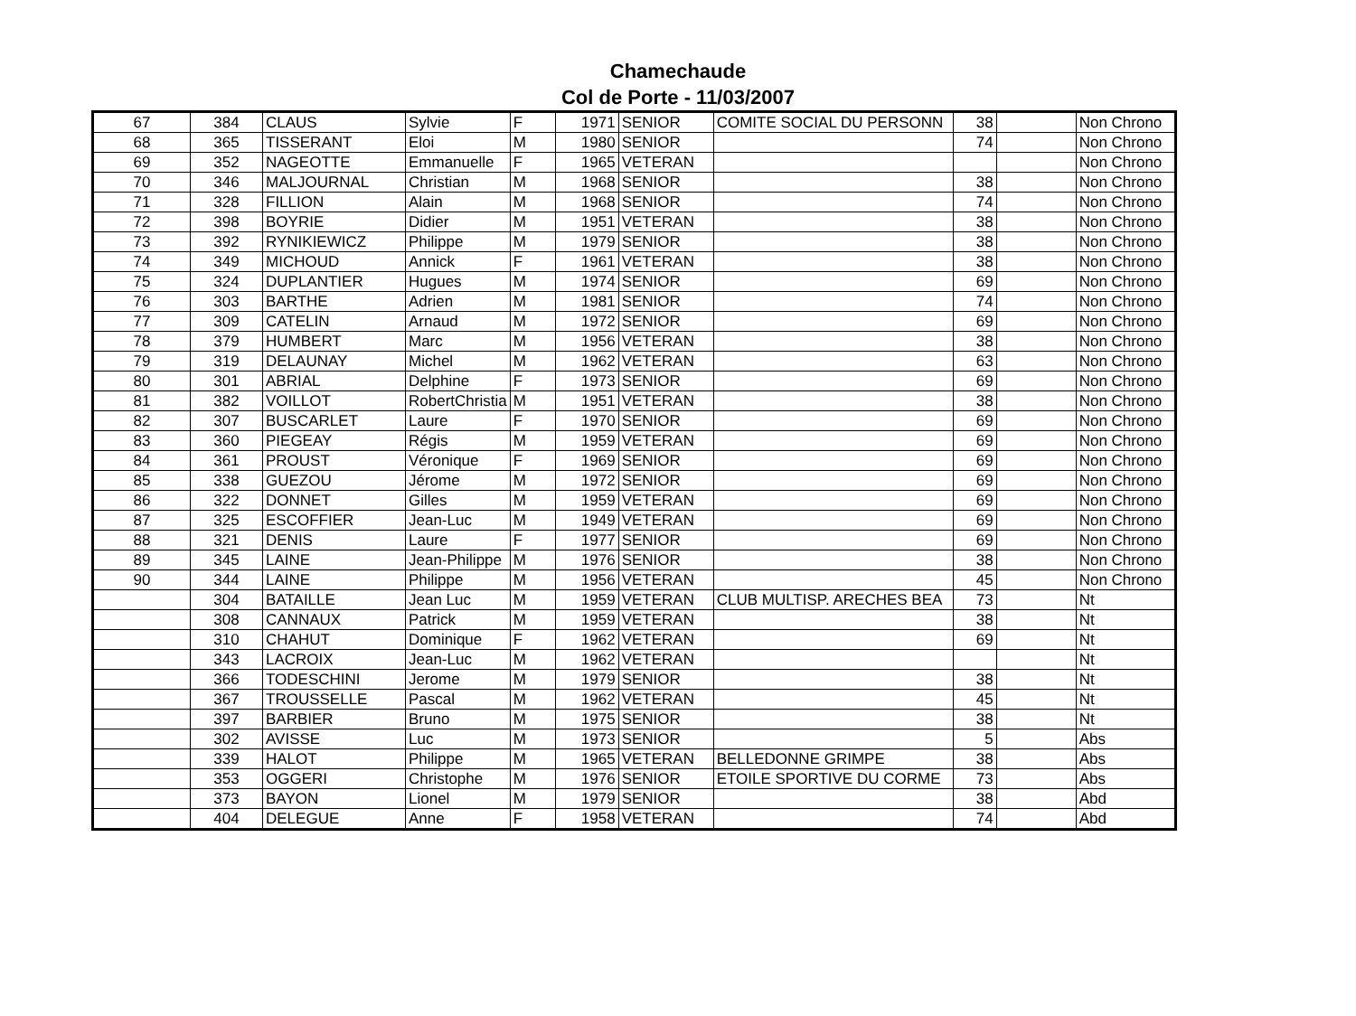Chamechaude
Col de Porte - 11/03/2007
| 67 | 384 | CLAUS | Sylvie | F | 1971 | SENIOR | COMITE SOCIAL DU PERSONN | 38 | | Non Chrono |
| 68 | 365 | TISSERANT | Eloi | M | 1980 | SENIOR | | 74 | | Non Chrono |
| 69 | 352 | NAGEOTTE | Emmanuelle | F | 1965 | VETERAN | | | | Non Chrono |
| 70 | 346 | MALJOURNAL | Christian | M | 1968 | SENIOR | | 38 | | Non Chrono |
| 71 | 328 | FILLION | Alain | M | 1968 | SENIOR | | 74 | | Non Chrono |
| 72 | 398 | BOYRIE | Didier | M | 1951 | VETERAN | | 38 | | Non Chrono |
| 73 | 392 | RYNIKIEWICZ | Philippe | M | 1979 | SENIOR | | 38 | | Non Chrono |
| 74 | 349 | MICHOUD | Annick | F | 1961 | VETERAN | | 38 | | Non Chrono |
| 75 | 324 | DUPLANTIER | Hugues | M | 1974 | SENIOR | | 69 | | Non Chrono |
| 76 | 303 | BARTHE | Adrien | M | 1981 | SENIOR | | 74 | | Non Chrono |
| 77 | 309 | CATELIN | Arnaud | M | 1972 | SENIOR | | 69 | | Non Chrono |
| 78 | 379 | HUMBERT | Marc | M | 1956 | VETERAN | | 38 | | Non Chrono |
| 79 | 319 | DELAUNAY | Michel | M | 1962 | VETERAN | | 63 | | Non Chrono |
| 80 | 301 | ABRIAL | Delphine | F | 1973 | SENIOR | | 69 | | Non Chrono |
| 81 | 382 | VOILLOT | RobertChristia | M | 1951 | VETERAN | | 38 | | Non Chrono |
| 82 | 307 | BUSCARLET | Laure | F | 1970 | SENIOR | | 69 | | Non Chrono |
| 83 | 360 | PIEGEAY | Régis | M | 1959 | VETERAN | | 69 | | Non Chrono |
| 84 | 361 | PROUST | Véronique | F | 1969 | SENIOR | | 69 | | Non Chrono |
| 85 | 338 | GUEZOU | Jérome | M | 1972 | SENIOR | | 69 | | Non Chrono |
| 86 | 322 | DONNET | Gilles | M | 1959 | VETERAN | | 69 | | Non Chrono |
| 87 | 325 | ESCOFFIER | Jean-Luc | M | 1949 | VETERAN | | 69 | | Non Chrono |
| 88 | 321 | DENIS | Laure | F | 1977 | SENIOR | | 69 | | Non Chrono |
| 89 | 345 | LAINE | Jean-Philippe | M | 1976 | SENIOR | | 38 | | Non Chrono |
| 90 | 344 | LAINE | Philippe | M | 1956 | VETERAN | | 45 | | Non Chrono |
| | 304 | BATAILLE | Jean Luc | M | 1959 | VETERAN | CLUB MULTISP. ARECHES BEA | 73 | | Nt |
| | 308 | CANNAUX | Patrick | M | 1959 | VETERAN | | 38 | | Nt |
| | 310 | CHAHUT | Dominique | F | 1962 | VETERAN | | 69 | | Nt |
| | 343 | LACROIX | Jean-Luc | M | 1962 | VETERAN | | | | Nt |
| | 366 | TODESCHINI | Jerome | M | 1979 | SENIOR | | 38 | | Nt |
| | 367 | TROUSSELLE | Pascal | M | 1962 | VETERAN | | 45 | | Nt |
| | 397 | BARBIER | Bruno | M | 1975 | SENIOR | | 38 | | Nt |
| | 302 | AVISSE | Luc | M | 1973 | SENIOR | | 5 | | Abs |
| | 339 | HALOT | Philippe | M | 1965 | VETERAN | BELLEDONNE GRIMPE | 38 | | Abs |
| | 353 | OGGERI | Christophe | M | 1976 | SENIOR | ETOILE SPORTIVE DU CORME | 73 | | Abs |
| | 373 | BAYON | Lionel | M | 1979 | SENIOR | | 38 | | Abd |
| | 404 | DELEGUE | Anne | F | 1958 | VETERAN | | 74 | | Abd |